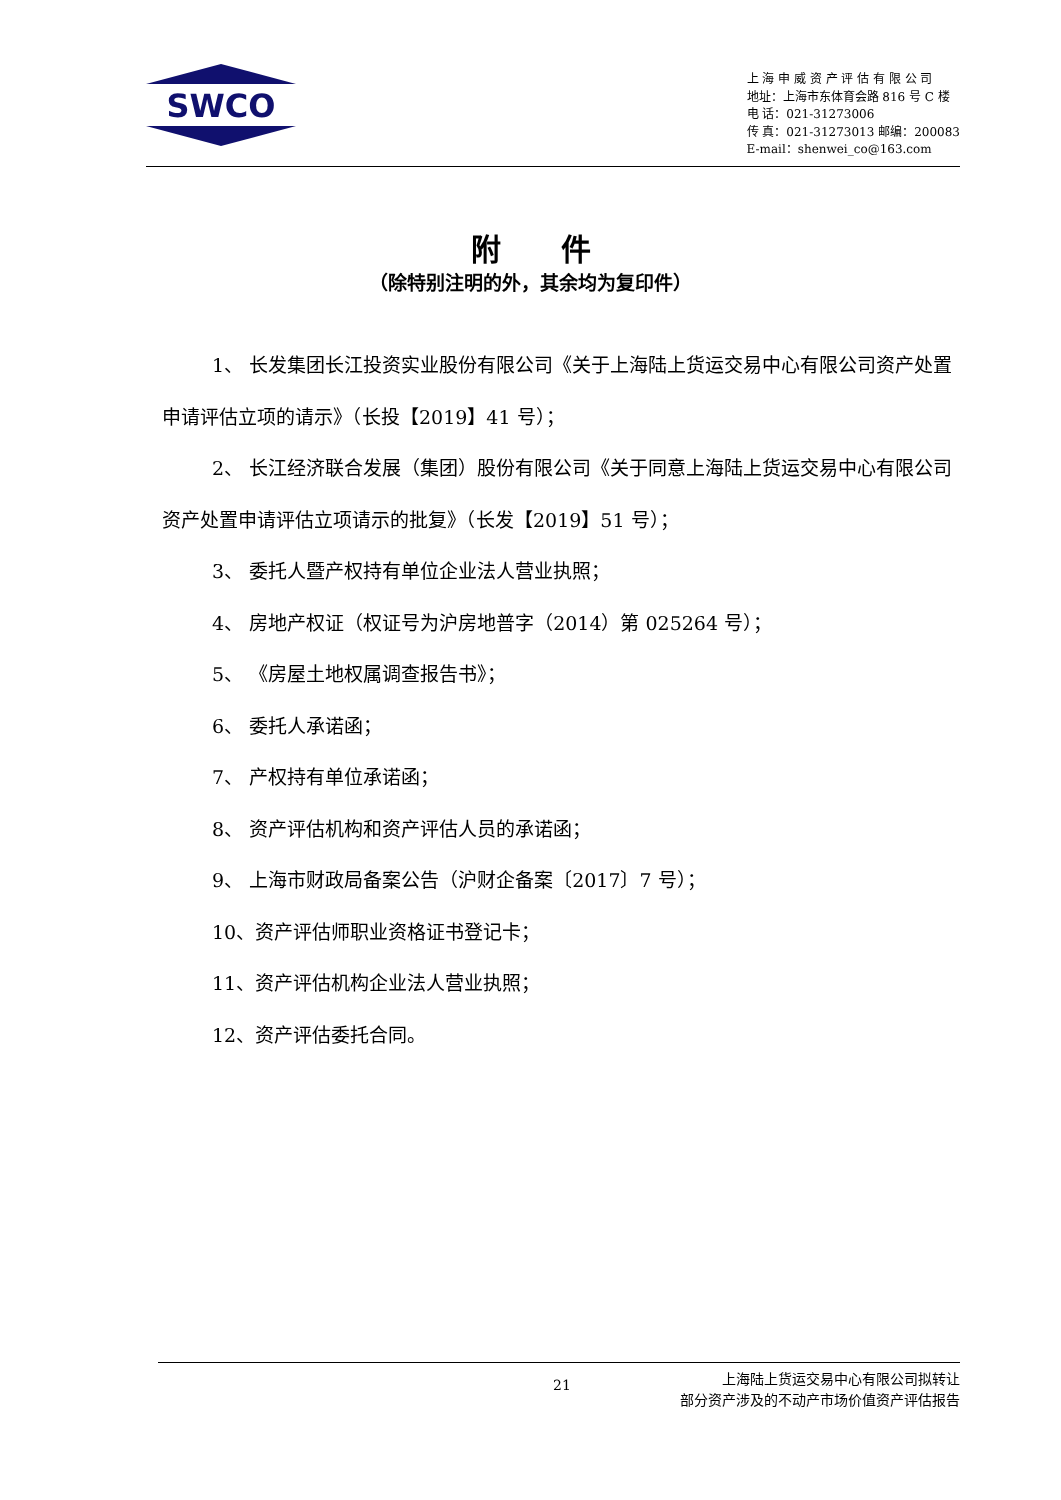SWCO
上 海 申 威 资 产 评 估 有 限 公 司
地址：上海市东体育会路 816 号 C 楼
电 话：021-31273006
传 真：021-31273013 邮编：200083
E-mail：shenwei_co@163.com
附　　件
（除特别注明的外，其余均为复印件）
1、 长发集团长江投资实业股份有限公司《关于上海陆上货运交易中心有限公司资产处置申请评估立项的请示》（长投【2019】41 号）；
2、 长江经济联合发展（集团）股份有限公司《关于同意上海陆上货运交易中心有限公司资产处置申请评估立项请示的批复》（长发【2019】51 号）；
3、 委托人暨产权持有单位企业法人营业执照；
4、 房地产权证（权证号为沪房地普字（2014）第 025264 号）；
5、 《房屋土地权属调查报告书》；
6、 委托人承诺函；
7、 产权持有单位承诺函；
8、 资产评估机构和资产评估人员的承诺函；
9、 上海市财政局备案公告（沪财企备案〔2017〕7 号）；
10、资产评估师职业资格证书登记卡；
11、资产评估机构企业法人营业执照；
12、资产评估委托合同。
21 上海陆上货运交易中心有限公司拟转让
部分资产涉及的不动产市场价值资产评估报告